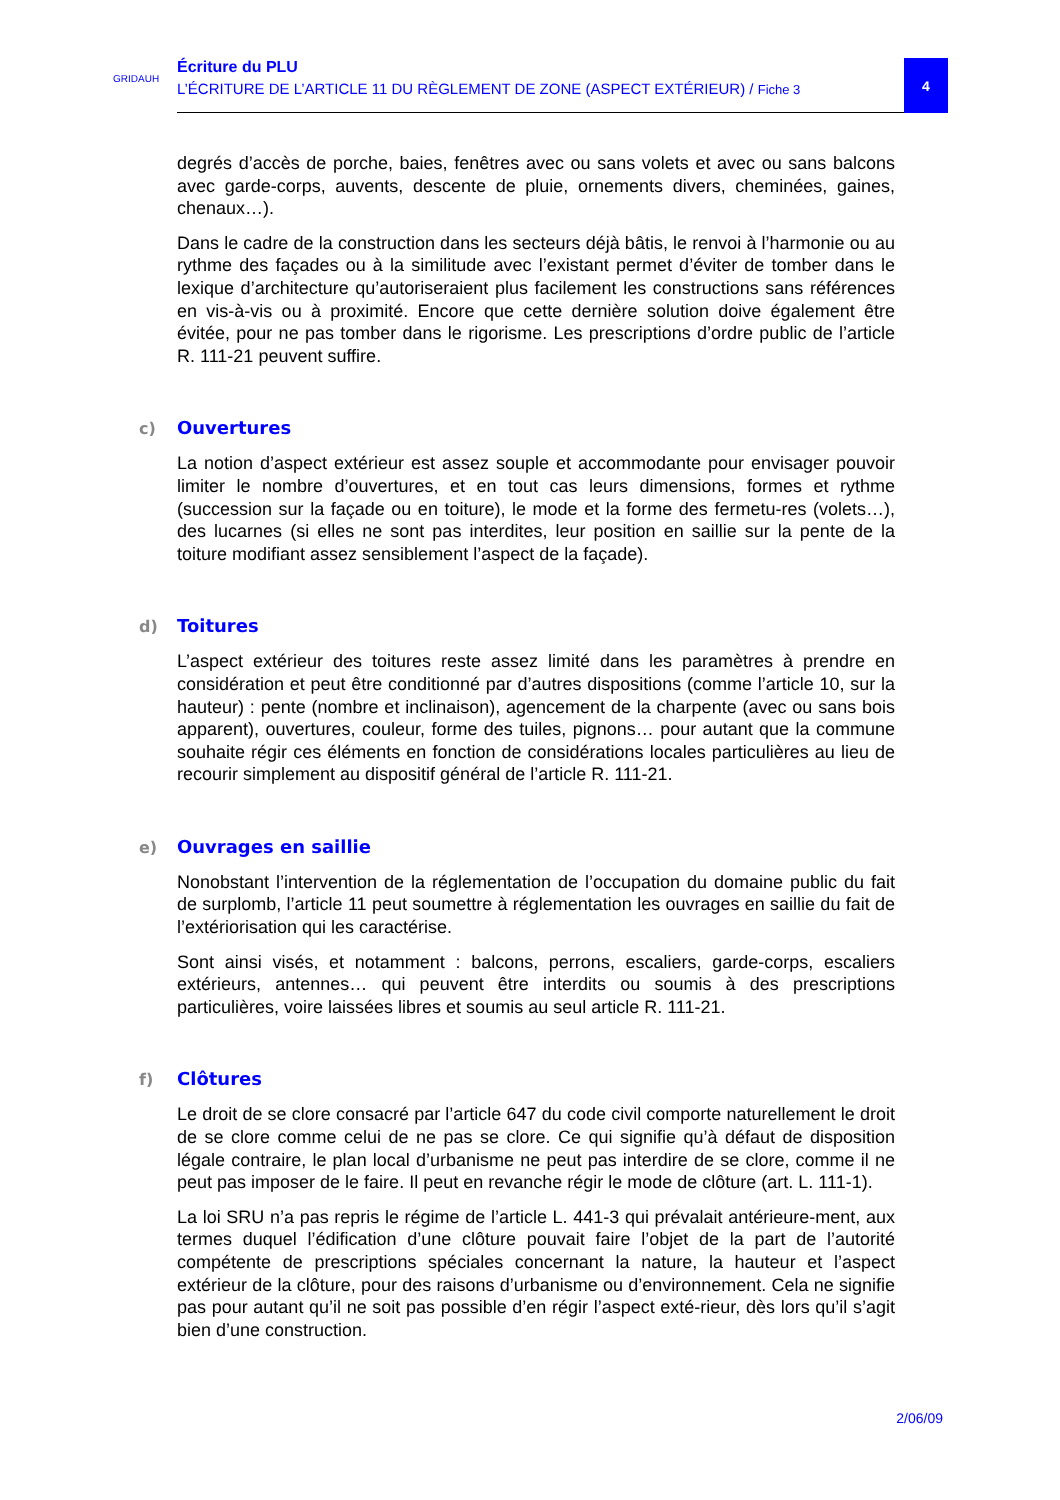GRIDAUH
Écriture du PLU
L’ÉCRITURE DE L’ARTICLE 11 DU RÈGLEMENT DE ZONE (ASPECT EXTÉRIEUR) / Fiche 3
4
degrés d’accès de porche, baies, fenêtres avec ou sans volets et avec ou sans balcons avec garde-corps, auvents, descente de pluie, ornements divers, cheminées, gaines, chenaux…).
Dans le cadre de la construction dans les secteurs déjà bâtis, le renvoi à l’harmonie ou au rythme des façades ou à la similitude avec l’existant permet d’éviter de tomber dans le lexique d’architecture qu’autoriseraient plus facilement les constructions sans références en vis-à-vis ou à proximité. Encore que cette dernière solution doive également être évitée, pour ne pas tomber dans le rigorisme. Les prescriptions d’ordre public de l’article R. 111-21 peuvent suffire.
c) Ouvertures
La notion d’aspect extérieur est assez souple et accommodante pour envisager pouvoir limiter le nombre d’ouvertures, et en tout cas leurs dimensions, formes et rythme (succession sur la façade ou en toiture), le mode et la forme des fermetu-res (volets…), des lucarnes (si elles ne sont pas interdites, leur position en saillie sur la pente de la toiture modifiant assez sensiblement l’aspect de la façade).
d) Toitures
L’aspect extérieur des toitures reste assez limité dans les paramètres à prendre en considération et peut être conditionné par d’autres dispositions (comme l’article 10, sur la hauteur) : pente (nombre et inclinaison), agencement de la charpente (avec ou sans bois apparent), ouvertures, couleur, forme des tuiles, pignons… pour autant que la commune souhaite régir ces éléments en fonction de considérations locales particulières au lieu de recourir simplement au dispositif général de l’article R. 111-21.
e) Ouvrages en saillie
Nonobstant l’intervention de la réglementation de l’occupation du domaine public du fait de surplomb, l’article 11 peut soumettre à réglementation les ouvrages en saillie du fait de l’extériorisation qui les caractérise.
Sont ainsi visés, et notamment : balcons, perrons, escaliers, garde-corps, escaliers extérieurs, antennes… qui peuvent être interdits ou soumis à des prescriptions particulières, voire laissées libres et soumis au seul article R. 111-21.
f) Clôtures
Le droit de se clore consacré par l’article 647 du code civil comporte naturellement le droit de se clore comme celui de ne pas se clore. Ce qui signifie qu’à défaut de disposition légale contraire, le plan local d’urbanisme ne peut pas interdire de se clore, comme il ne peut pas imposer de le faire. Il peut en revanche régir le mode de clôture (art. L. 111-1).
La loi SRU n’a pas repris le régime de l’article L. 441-3 qui prévalait antérieure-ment, aux termes duquel l’édification d’une clôture pouvait faire l’objet de la part de l’autorité compétente de prescriptions spéciales concernant la nature, la hauteur et l’aspect extérieur de la clôture, pour des raisons d’urbanisme ou d’environnement. Cela ne signifie pas pour autant qu’il ne soit pas possible d’en régir l’aspect exté-rieur, dès lors qu’il s’agit bien d’une construction.
2/06/09